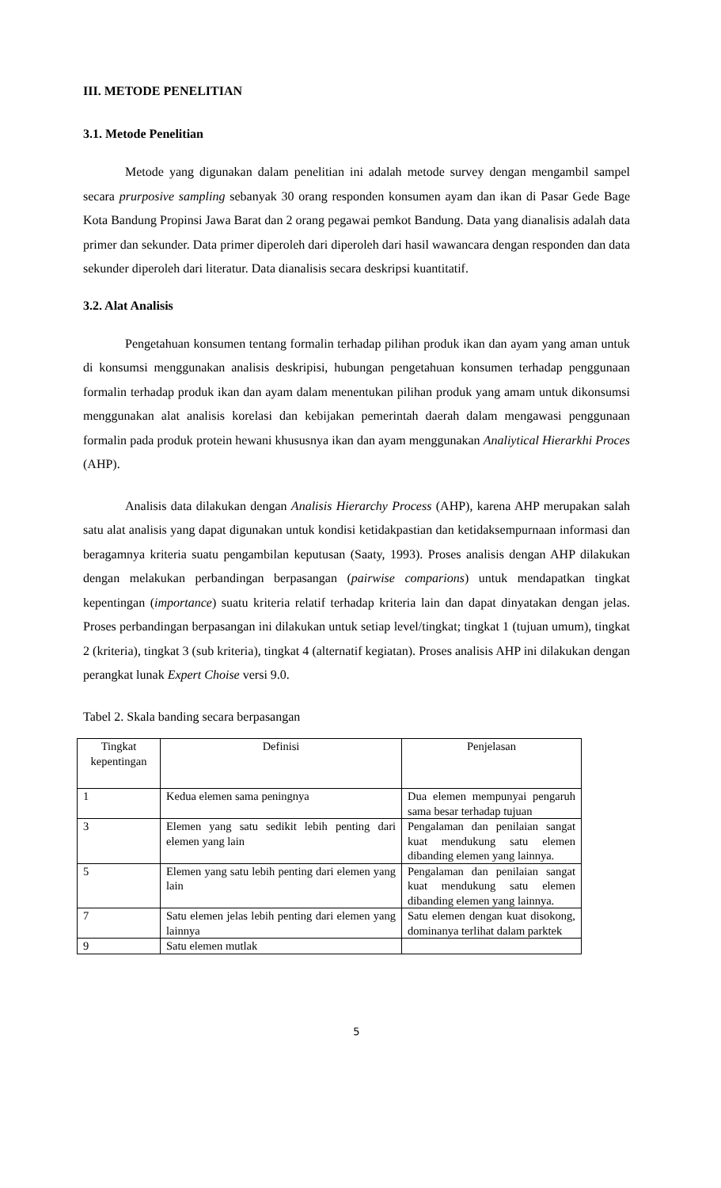III. METODE PENELITIAN
3.1. Metode Penelitian
Metode yang digunakan dalam penelitian ini adalah metode survey dengan mengambil sampel secara prurposive sampling sebanyak 30 orang responden konsumen ayam dan ikan di Pasar Gede Bage Kota Bandung Propinsi Jawa Barat dan 2 orang pegawai pemkot Bandung. Data yang dianalisis adalah data primer dan sekunder. Data primer diperoleh dari diperoleh dari hasil wawancara dengan responden dan data sekunder diperoleh dari literatur. Data dianalisis secara deskripsi kuantitatif.
3.2. Alat Analisis
Pengetahuan konsumen tentang formalin terhadap pilihan produk ikan dan ayam yang aman untuk di konsumsi menggunakan analisis deskripisi, hubungan pengetahuan konsumen terhadap penggunaan formalin terhadap produk ikan dan ayam dalam menentukan pilihan produk yang amam untuk dikonsumsi menggunakan alat analisis korelasi dan kebijakan pemerintah daerah dalam mengawasi penggunaan formalin pada produk protein hewani khususnya ikan dan ayam menggunakan Analiytical Hierarkhi Proces (AHP).
Analisis data dilakukan dengan Analisis Hierarchy Process (AHP), karena AHP merupakan salah satu alat analisis yang dapat digunakan untuk kondisi ketidakpastian dan ketidaksempurnaan informasi dan beragamnya kriteria suatu pengambilan keputusan (Saaty, 1993). Proses analisis dengan AHP dilakukan dengan melakukan perbandingan berpasangan (pairwise comparions) untuk mendapatkan tingkat kepentingan (importance) suatu kriteria relatif terhadap kriteria lain dan dapat dinyatakan dengan jelas. Proses perbandingan berpasangan ini dilakukan untuk setiap level/tingkat; tingkat 1 (tujuan umum), tingkat 2 (kriteria), tingkat 3 (sub kriteria), tingkat 4 (alternatif kegiatan). Proses analisis AHP ini dilakukan dengan perangkat lunak Expert Choise versi 9.0.
Tabel 2. Skala banding secara berpasangan
| Tingkat kepentingan | Definisi | Penjelasan |
| --- | --- | --- |
| 1 | Kedua elemen sama peningnya | Dua elemen mempunyai pengaruh sama besar terhadap tujuan |
| 3 | Elemen yang satu sedikit lebih penting dari elemen yang lain | Pengalaman dan penilaian sangat kuat mendukung satu elemen dibanding elemen yang lainnya. |
| 5 | Elemen yang satu lebih penting dari elemen yang lain | Pengalaman dan penilaian sangat kuat mendukung satu elemen dibanding elemen yang lainnya. |
| 7 | Satu elemen jelas lebih penting dari elemen yang lainnya | Satu elemen dengan kuat disokong, dominanya terlihat dalam parktek |
| 9 | Satu elemen mutlak | |
5